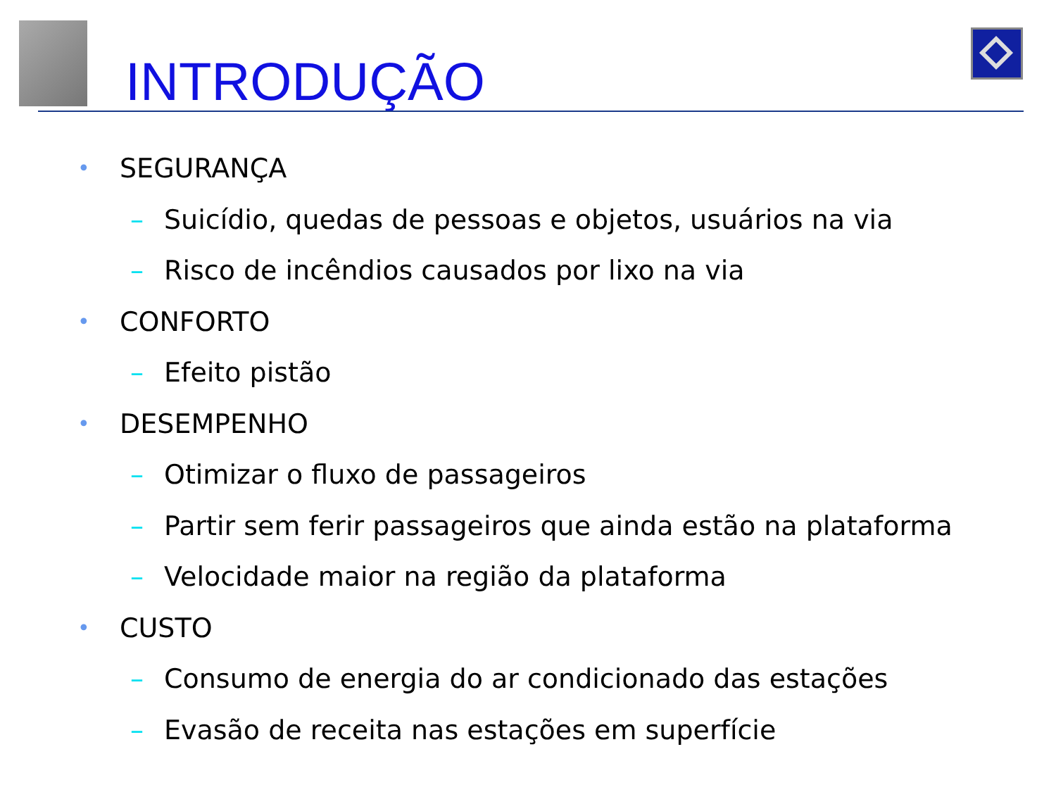INTRODUÇÃO
• SEGURANÇA
– Suicídio, quedas de pessoas e objetos, usuários na via
– Risco de incêndios causados por lixo na via
• CONFORTO
– Efeito pistão
• DESEMPENHO
– Otimizar o fluxo de passageiros
– Partir sem ferir passageiros que ainda estão na plataforma
– Velocidade maior na região da plataforma
• CUSTO
– Consumo de energia do ar condicionado das estações
– Evasão de receita nas estações em superfície